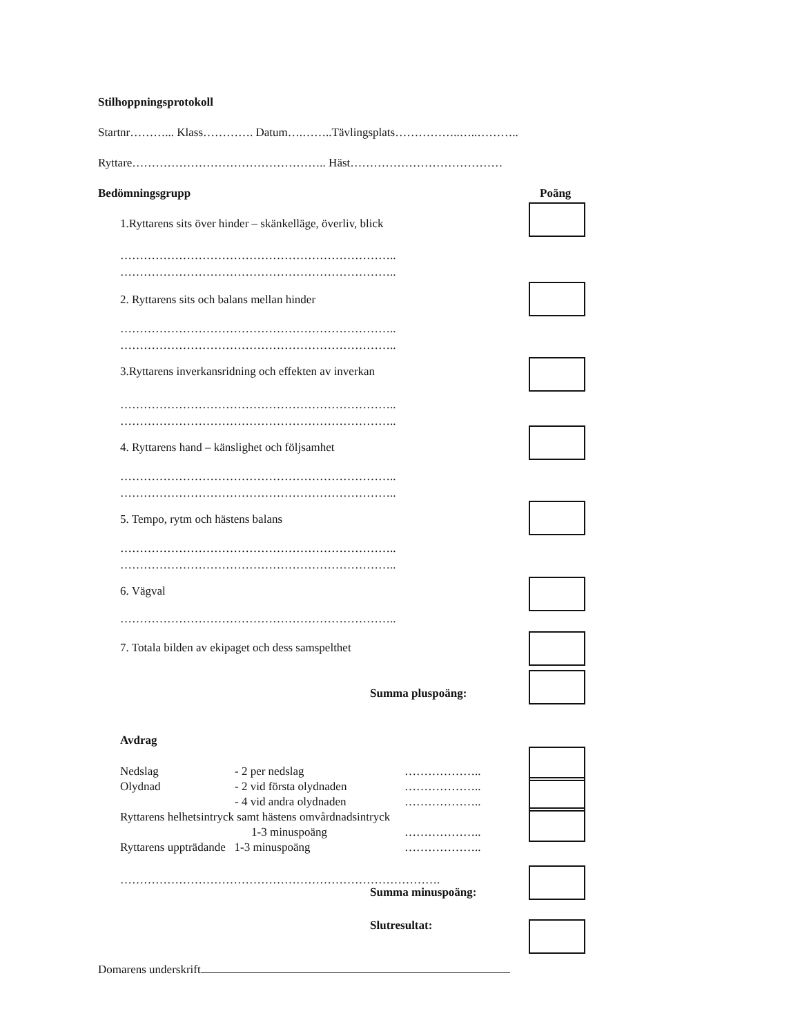Stilhoppningsprotokoll
Startnr………... Klass…………. Datum….……..Tävlingsplats……………..…..………..
Ryttare………………………………………….. Häst…………………………………
Bedömningsgrupp Poäng
1.Ryttarens sits över hinder – skänkelläge, överliv, blick
……………………………………………………………..
……………………………………………………………..
2. Ryttarens sits och balans mellan hinder
……………………………………………………………..
……………………………………………………………..
3.Ryttarens inverkansridning och effekten av inverkan
……………………………………………………………..
……………………………………………………………..
4. Ryttarens hand – känslighet och följsamhet
……………………………………………………………..
……………………………………………………………..
5. Tempo, rytm och hästens balans
……………………………………………………………..
……………………………………………………………..
6. Vägval
……………………………………………………………..
7. Totala bilden av ekipaget och dess samspelthet
Summa pluspoäng:
Avdrag
Nedslag - 2 per nedslag ………………..
Olydnad - 2 vid första olydnaden ………………..
- 4 vid andra olydnaden ………………..
Ryttarens helhetsintryck samt hästens omvårdnadsintryck
1-3 minuspoäng ………………..
Ryttarens uppträdande 1-3 minuspoäng ………………..
……………………………………………………………………….
Summa minuspoäng:
Slutresultat:
Domarens underskrift